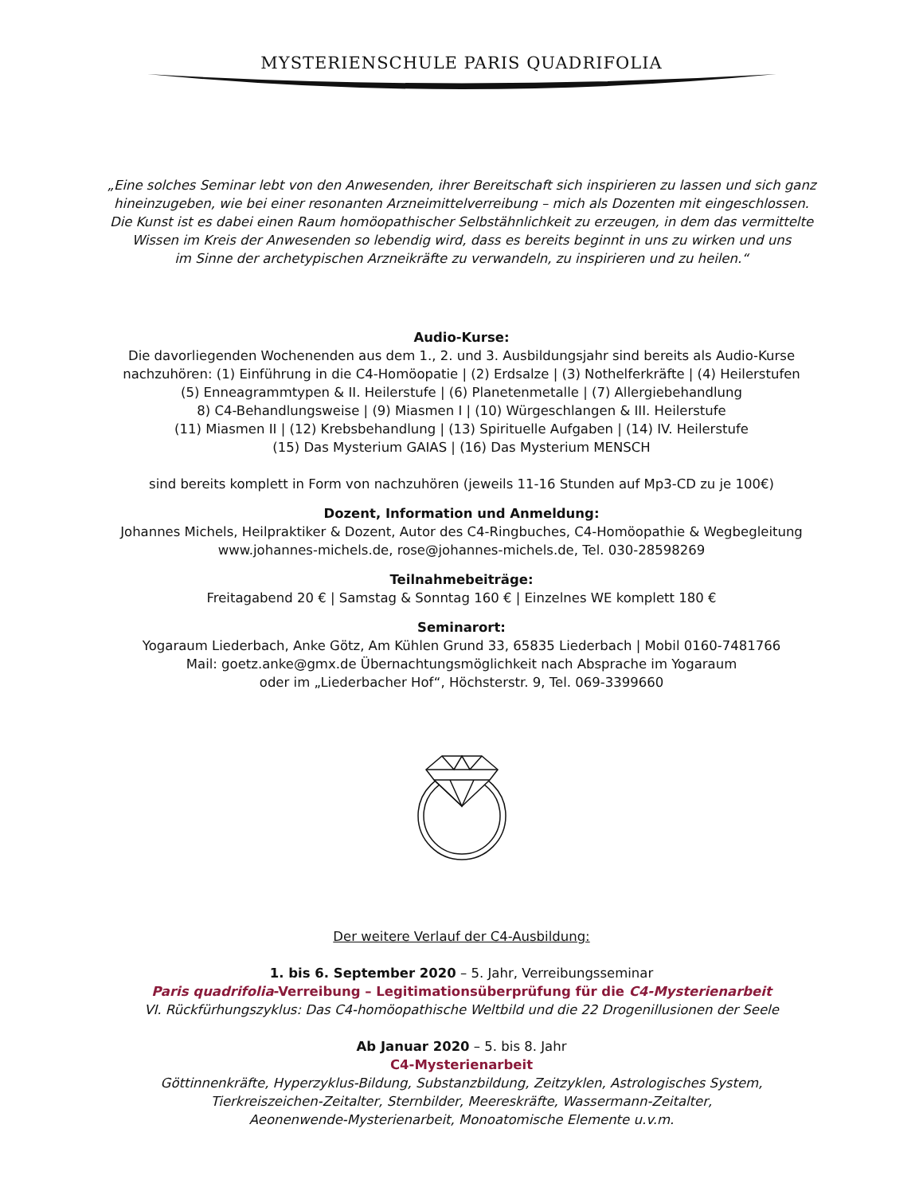MYSTERIENSCHULE PARIS QUADRIFOLIA
„Eine solches Seminar lebt von den Anwesenden, ihrer Bereitschaft sich inspirieren zu lassen und sich ganz
hineinzugeben, wie bei einer resonanten Arzneimittelverreibung – mich als Dozenten mit eingeschlossen.
Die Kunst ist es dabei einen Raum homöopathischer Selbstähnlichkeit zu erzeugen, in dem das vermittelte
Wissen im Kreis der Anwesenden so lebendig wird, dass es bereits beginnt in uns zu wirken und uns
im Sinne der archetypischen Arzneikräfte zu verwandeln, zu inspirieren und zu heilen.“
Audio-Kurse:
Die davorliegenden Wochenenden aus dem 1., 2. und 3. Ausbildungsjahr sind bereits als Audio-Kurse
nachzuhören: (1) Einführung in die C4-Homöopatie | (2) Erdsalze | (3) Nothelferkräfte | (4) Heilerstufen
(5) Enneagrammtypen & II. Heilerstufe | (6) Planetenmetalle | (7) Allergiebehandlung
8) C4-Behandlungsweise | (9) Miasmen I | (10) Würgeschlangen & III. Heilerstufe
(11) Miasmen II | (12) Krebsbehandlung | (13) Spirituelle Aufgaben | (14) IV. Heilerstufe
(15) Das Mysterium GAIAS | (16) Das Mysterium MENSCH
sind bereits komplett in Form von nachzuhören (jeweils 11-16 Stunden auf Mp3-CD zu je 100€)
Dozent, Information und Anmeldung:
Johannes Michels, Heilpraktiker & Dozent, Autor des C4-Ringbuches, C4-Homöopathie & Wegbegleitung
www.johannes-michels.de, rose@johannes-michels.de, Tel. 030-28598269
Teilnahmebeiträge:
Freitagabend 20 € | Samstag & Sonntag 160 € | Einzelnes WE komplett 180 €
Seminarort:
Yogaraum Liederbach, Anke Götz, Am Kühlen Grund 33, 65835 Liederbach | Mobil 0160-7481766
Mail: goetz.anke@gmx.de Übernachtungsmöglichkeit nach Absprache im Yogaraum
oder im „Liederbacher Hof“, Höchsterstr. 9, Tel. 069-3399660
Der weitere Verlauf der C4-Ausbildung:
1. bis 6. September 2020 – 5. Jahr, Verreibungsseminar
Paris quadrifolia-Verreibung – Legitimationsüberprüfung für die C4-Mysterienarbeit
VI. Rückfürhungszyklus: Das C4-homöopathische Weltbild und die 22 Drogenillusionen der Seele
Ab Januar 2020 – 5. bis 8. Jahr
C4-Mysterienarbeit
Göttinnenkräfte, Hyperzyklus-Bildung, Substanzbildung, Zeitzyklen, Astrologisches System,
Tierkreiszeichen-Zeitalter, Sternbilder, Meereskräfte, Wassermann-Zeitalter,
Aeonenwende-Mysterienarbeit, Monoatomische Elemente u.v.m.